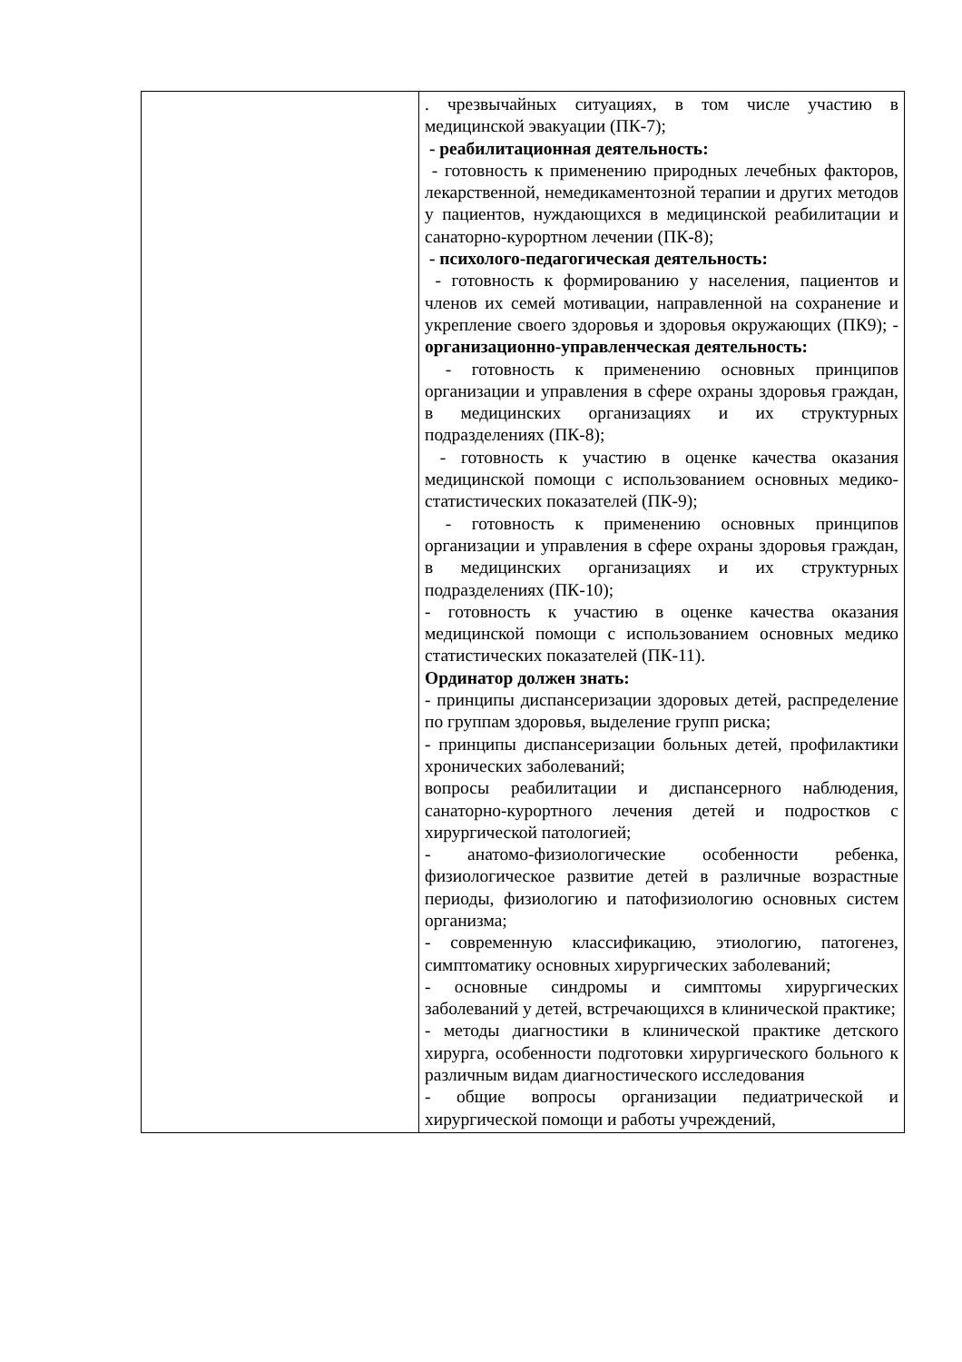| | . чрезвычайных ситуациях, в том числе участию в медицинской эвакуации (ПК-7); - реабилитационная деятельность: - готовность к применению природных лечебных факторов, лекарственной, немедикаментозной терапии и других методов у пациентов, нуждающихся в медицинской реабилитации и санаторно-курортном лечении (ПК-8); - психолого-педагогическая деятельность: - готовность к формированию у населения, пациентов и членов их семей мотивации, направленной на сохранение и укрепление своего здоровья и здоровья окружающих (ПК9); - организационно-управленческая деятельность: - готовность к применению основных принципов организации и управления в сфере охраны здоровья граждан, в медицинских организациях и их структурных подразделениях (ПК-8); - готовность к участию в оценке качества оказания медицинской помощи с использованием основных медико-статистических показателей (ПК-9); - готовность к применению основных принципов организации и управления в сфере охраны здоровья граждан, в медицинских организациях и их структурных подразделениях (ПК-10); - готовность к участию в оценке качества оказания медицинской помощи с использованием основных медико статистических показателей (ПК-11). Ординатор должен знать: - принципы диспансеризации здоровых детей, распределение по группам здоровья, выделение групп риска; - принципы диспансеризации больных детей, профилактики хронических заболеваний; вопросы реабилитации и диспансерного наблюдения, санаторно-курортного лечения детей и подростков с хирургической патологией; - анатомо-физиологические особенности ребенка, физиологическое развитие детей в различные возрастные периоды, физиологию и патофизиологию основных систем организма; - современную классификацию, этиологию, патогенез, симптоматику основных хирургических заболеваний; - основные синдромы и симптомы хирургических заболеваний у детей, встречающихся в клинической практике; - методы диагностики в клинической практике детского хирурга, особенности подготовки хирургического больного к различным видам диагностического исследования - общие вопросы организации педиатрической и хирургической помощи и работы учреждений, |